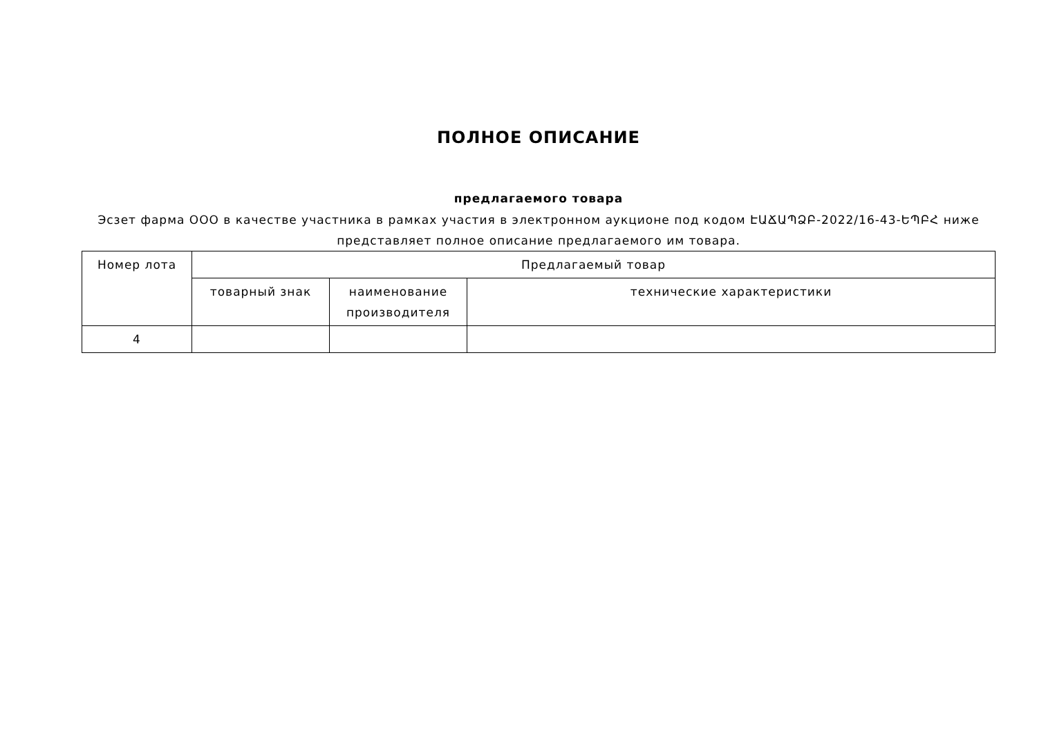ПОЛНОЕ ОПИСАНИЕ
предлагаемого товара
Эсзет фарма ООО в качестве участника в рамках участия в электронном аукционе под кодом ԷԱՃԱՊՁԲ-2022/16-43-ԵՊԲՀ ниже представляет полное описание предлагаемого им товара.
| Номер лота | Предлагаемый товар | | |
| | товарный знак | наименование производителя | технические характеристики |
| 4 | | | |